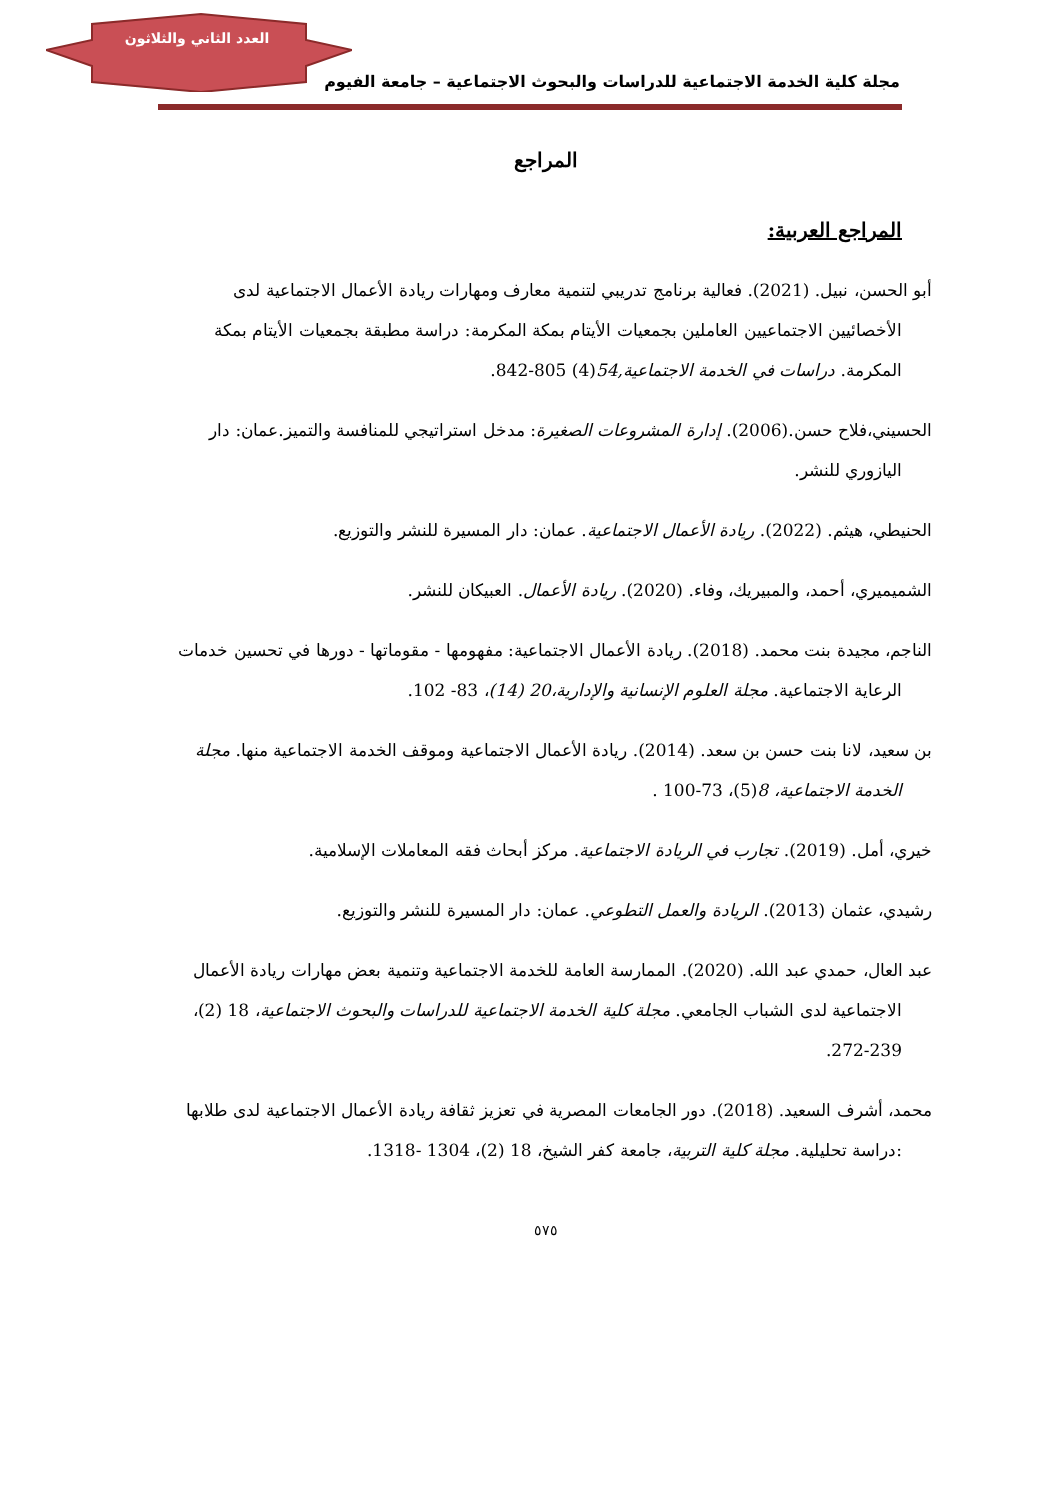العدد الثاني والثلاثون
مجلة كلية الخدمة الاجتماعية للدراسات والبحوث الاجتماعية – جامعة الفيوم
المراجع
المراجع العربية:
أبو الحسن، نبيل. (2021). فعالية برنامج تدريبي لتنمية معارف ومهارات ريادة الأعمال الاجتماعية لدى الأخصائيين الاجتماعيين العاملين بجمعيات الأيتام بمكة المكرمة: دراسة مطبقة بجمعيات الأيتام بمكة المكرمة. دراسات في الخدمة الاجتماعية,54(4) 805-842.
الحسيني،فلاح حسن.(2006). إدارة المشروعات الصغيرة: مدخل استراتيجي للمنافسة والتميز.عمان: دار اليازوري للنشر.
الحنيطي، هيثم. (2022). ريادة الأعمال الاجتماعية. عمان: دار المسيرة للنشر والتوزيع.
الشميميري، أحمد، والمبيريك، وفاء. (2020). ريادة الأعمال. العبيكان للنشر.
الناجم، مجيدة بنت محمد. (2018). ريادة الأعمال الاجتماعية: مفهومها - مقوماتها - دورها في تحسين خدمات الرعاية الاجتماعية. مجلة العلوم الإنسانية والإدارية،20 (14)، 83- 102.
بن سعيد، لانا بنت حسن بن سعد. (2014). ريادة الأعمال الاجتماعية وموقف الخدمة الاجتماعية منها. مجلة الخدمة الاجتماعية، 8(5)، 73-100 .
خيري، أمل. (2019). تجارب في الريادة الاجتماعية. مركز أبحاث فقه المعاملات الإسلامية.
رشيدي، عثمان (2013). الريادة والعمل التطوعي. عمان: دار المسيرة للنشر والتوزيع.
عبد العال، حمدي عبد الله. (2020). الممارسة العامة للخدمة الاجتماعية وتنمية بعض مهارات ريادة الأعمال الاجتماعية لدى الشباب الجامعي. مجلة كلية الخدمة الاجتماعية للدراسات والبحوث الاجتماعية، 18 (2)، 239-272.
محمد، أشرف السعيد. (2018). دور الجامعات المصرية في تعزيز ثقافة ريادة الأعمال الاجتماعية لدى طلابها :دراسة تحليلية. مجلة كلية التربية، جامعة كفر الشيخ، 18 (2)، 1304 -1318.
٥٧٥